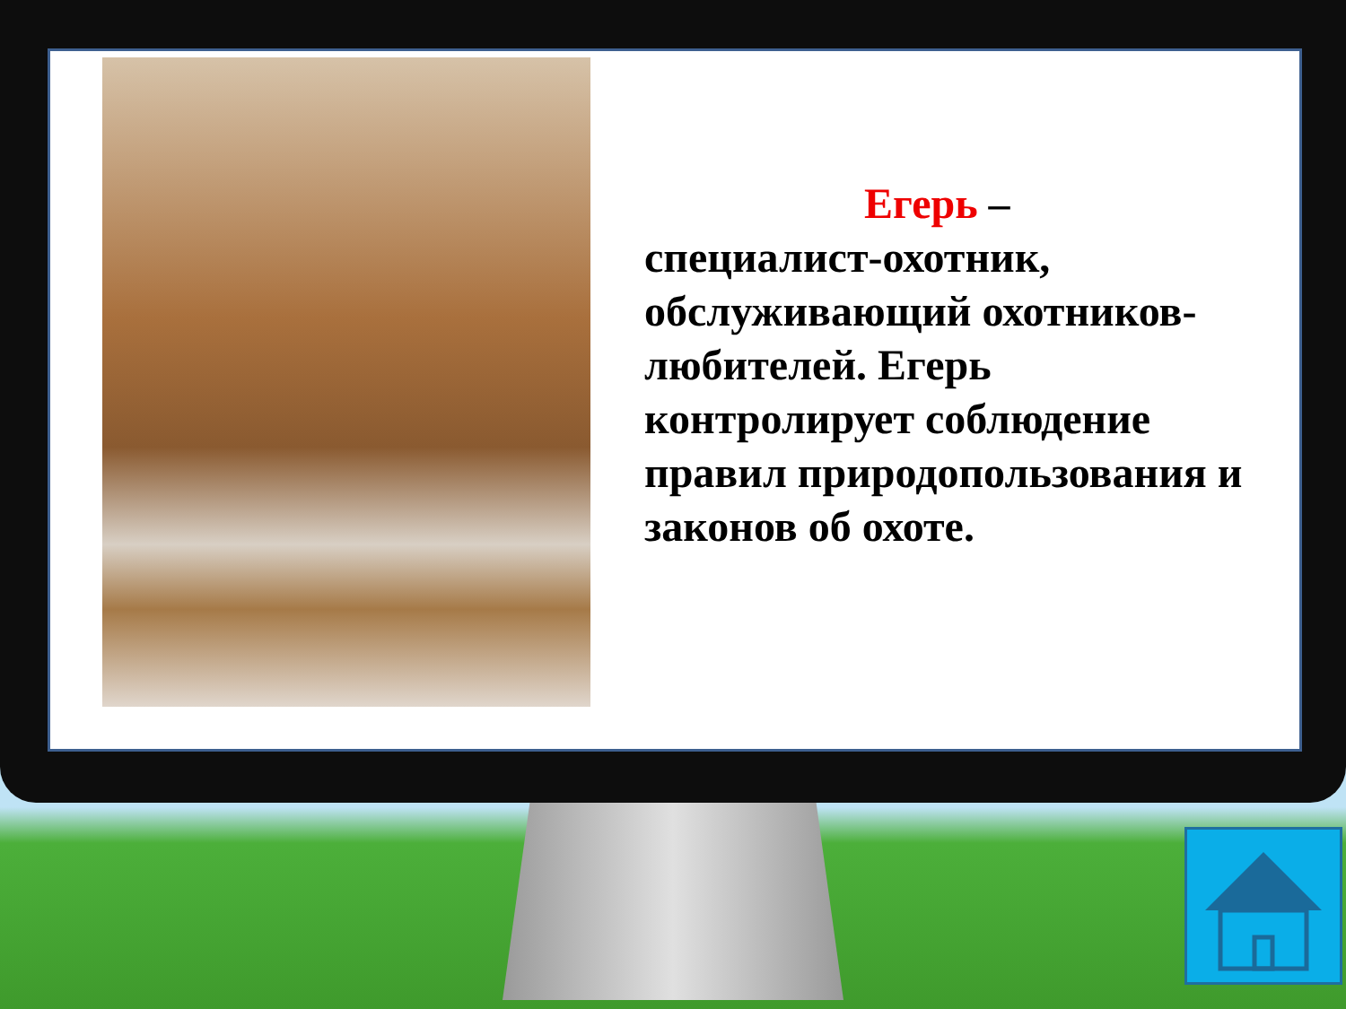Егерь –
специалист-охотник, обслуживающий охотников-любителей. Егерь контролирует соблюдение правил природопользования и законов об охоте.